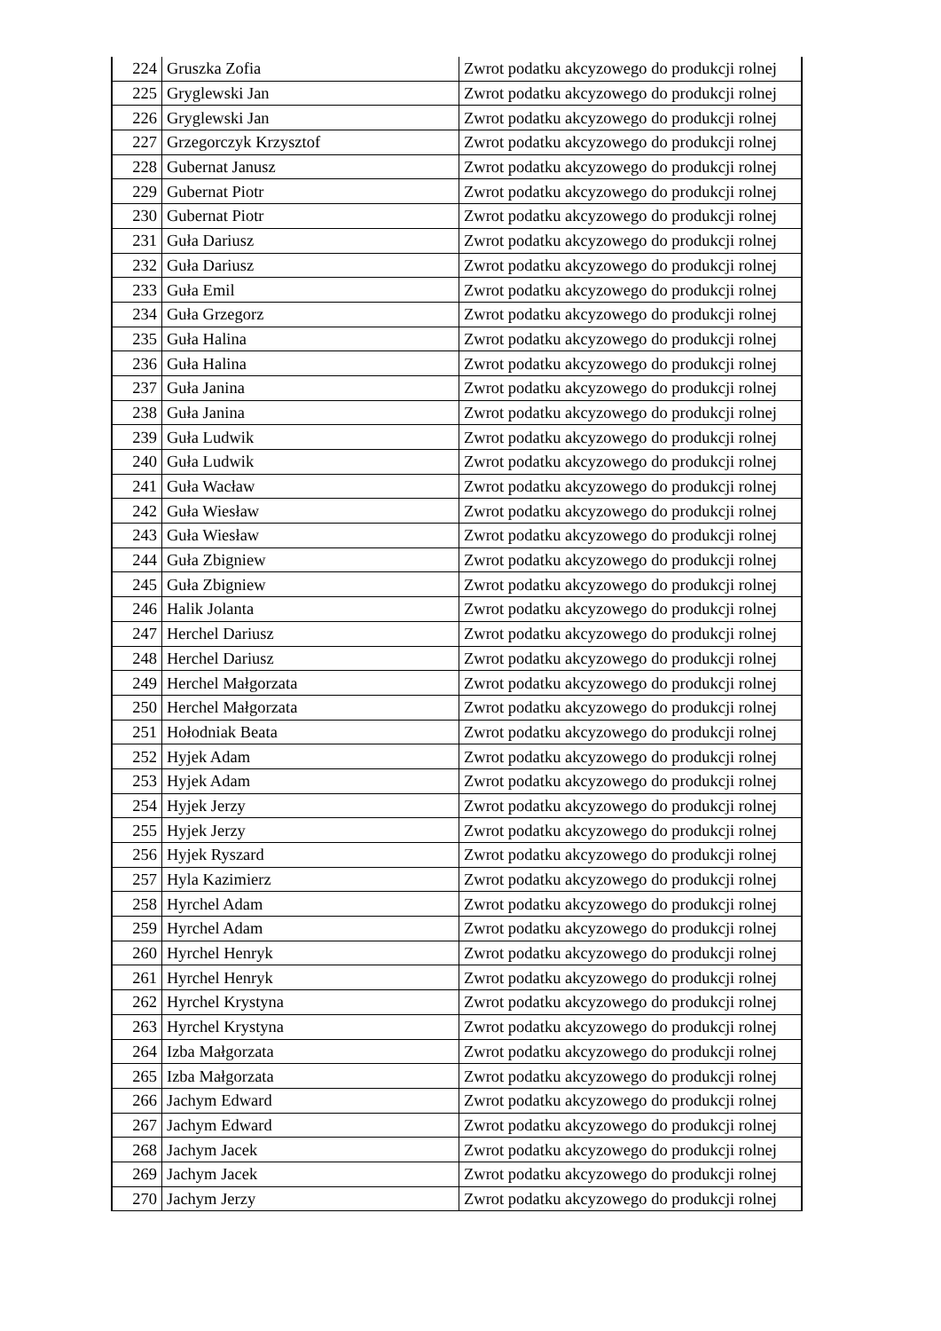| 224 | Gruszka Zofia | Zwrot podatku akcyzowego do produkcji rolnej |
| 225 | Gryglewski Jan | Zwrot podatku akcyzowego do produkcji rolnej |
| 226 | Gryglewski Jan | Zwrot podatku akcyzowego do produkcji rolnej |
| 227 | Grzegorczyk Krzysztof | Zwrot podatku akcyzowego do produkcji rolnej |
| 228 | Gubernat Janusz | Zwrot podatku akcyzowego do produkcji rolnej |
| 229 | Gubernat Piotr | Zwrot podatku akcyzowego do produkcji rolnej |
| 230 | Gubernat Piotr | Zwrot podatku akcyzowego do produkcji rolnej |
| 231 | Guła Dariusz | Zwrot podatku akcyzowego do produkcji rolnej |
| 232 | Guła Dariusz | Zwrot podatku akcyzowego do produkcji rolnej |
| 233 | Guła Emil | Zwrot podatku akcyzowego do produkcji rolnej |
| 234 | Guła Grzegorz | Zwrot podatku akcyzowego do produkcji rolnej |
| 235 | Guła Halina | Zwrot podatku akcyzowego do produkcji rolnej |
| 236 | Guła Halina | Zwrot podatku akcyzowego do produkcji rolnej |
| 237 | Guła Janina | Zwrot podatku akcyzowego do produkcji rolnej |
| 238 | Guła Janina | Zwrot podatku akcyzowego do produkcji rolnej |
| 239 | Guła Ludwik | Zwrot podatku akcyzowego do produkcji rolnej |
| 240 | Guła Ludwik | Zwrot podatku akcyzowego do produkcji rolnej |
| 241 | Guła Wacław | Zwrot podatku akcyzowego do produkcji rolnej |
| 242 | Guła Wiesław | Zwrot podatku akcyzowego do produkcji rolnej |
| 243 | Guła Wiesław | Zwrot podatku akcyzowego do produkcji rolnej |
| 244 | Guła Zbigniew | Zwrot podatku akcyzowego do produkcji rolnej |
| 245 | Guła Zbigniew | Zwrot podatku akcyzowego do produkcji rolnej |
| 246 | Halik Jolanta | Zwrot podatku akcyzowego do produkcji rolnej |
| 247 | Herchel Dariusz | Zwrot podatku akcyzowego do produkcji rolnej |
| 248 | Herchel Dariusz | Zwrot podatku akcyzowego do produkcji rolnej |
| 249 | Herchel Małgorzata | Zwrot podatku akcyzowego do produkcji rolnej |
| 250 | Herchel Małgorzata | Zwrot podatku akcyzowego do produkcji rolnej |
| 251 | Hołodniak Beata | Zwrot podatku akcyzowego do produkcji rolnej |
| 252 | Hyjek Adam | Zwrot podatku akcyzowego do produkcji rolnej |
| 253 | Hyjek Adam | Zwrot podatku akcyzowego do produkcji rolnej |
| 254 | Hyjek Jerzy | Zwrot podatku akcyzowego do produkcji rolnej |
| 255 | Hyjek Jerzy | Zwrot podatku akcyzowego do produkcji rolnej |
| 256 | Hyjek Ryszard | Zwrot podatku akcyzowego do produkcji rolnej |
| 257 | Hyla Kazimierz | Zwrot podatku akcyzowego do produkcji rolnej |
| 258 | Hyrchel Adam | Zwrot podatku akcyzowego do produkcji rolnej |
| 259 | Hyrchel Adam | Zwrot podatku akcyzowego do produkcji rolnej |
| 260 | Hyrchel Henryk | Zwrot podatku akcyzowego do produkcji rolnej |
| 261 | Hyrchel Henryk | Zwrot podatku akcyzowego do produkcji rolnej |
| 262 | Hyrchel Krystyna | Zwrot podatku akcyzowego do produkcji rolnej |
| 263 | Hyrchel Krystyna | Zwrot podatku akcyzowego do produkcji rolnej |
| 264 | Izba Małgorzata | Zwrot podatku akcyzowego do produkcji rolnej |
| 265 | Izba Małgorzata | Zwrot podatku akcyzowego do produkcji rolnej |
| 266 | Jachym Edward | Zwrot podatku akcyzowego do produkcji rolnej |
| 267 | Jachym Edward | Zwrot podatku akcyzowego do produkcji rolnej |
| 268 | Jachym Jacek | Zwrot podatku akcyzowego do produkcji rolnej |
| 269 | Jachym Jacek | Zwrot podatku akcyzowego do produkcji rolnej |
| 270 | Jachym Jerzy | Zwrot podatku akcyzowego do produkcji rolnej |